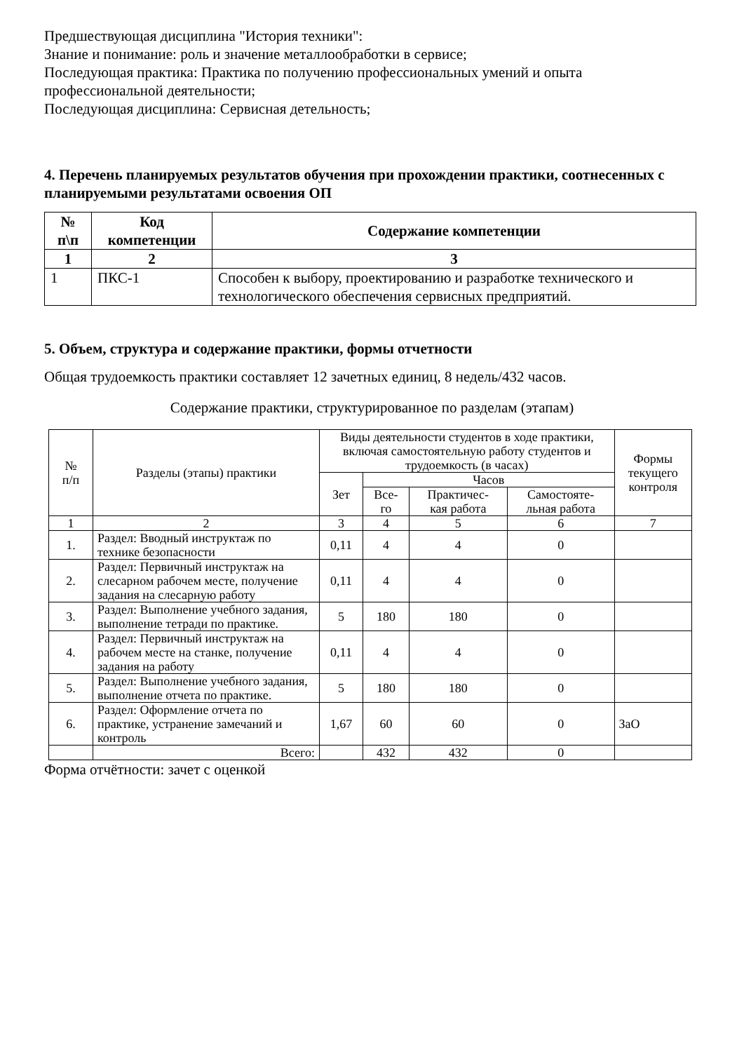Предшествующая дисциплина "История техники":
Знание и понимание: роль и значение металлообработки в сервисе;
Последующая практика: Практика по получению профессиональных умений и опыта профессиональной деятельности;
Последующая дисциплина: Сервисная детельность;
4. Перечень планируемых результатов обучения при прохождении практики, соотнесенных с планируемыми результатами освоения ОП
| № п\п | Код компетенции | Содержание компетенции |
| --- | --- | --- |
| 1 | 2 | 3 |
| 1 | ПКС-1 | Способен к выбору, проектированию и разработке технического и технологического обеспечения сервисных предприятий. |
5. Объем, структура и содержание практики, формы отчетности
Общая трудоемкость практики составляет 12 зачетных единиц, 8 недель/432 часов.
Содержание практики, структурированное по разделам (этапам)
| № п/п | Разделы (этапы) практики | Виды деятельности студентов в ходе практики, включая самостоятельную работу студентов и трудоемкость (в часах) | | | | Формы текущего контроля |
| | | Зет | Часов | | | |
| | | | Все- го | Практичес- кая работа | Самостояте- льная работа | |
| 1 | 2 | 3 | 4 | 5 | 6 | 7 |
| 1. | Раздел: Вводный инструктаж по технике безопасности | 0,11 | 4 | 4 | 0 | |
| 2. | Раздел: Первичный инструктаж на слесарном рабочем месте, получение задания на слесарную работу | 0,11 | 4 | 4 | 0 | |
| 3. | Раздел: Выполнение учебного задания, выполнение тетради по практике. | 5 | 180 | 180 | 0 | |
| 4. | Раздел: Первичный инструктаж на рабочем месте на станке, получение задания на работу | 0,11 | 4 | 4 | 0 | |
| 5. | Раздел: Выполнение учебного задания, выполнение отчета по практике. | 5 | 180 | 180 | 0 | |
| 6. | Раздел: Оформление отчета по практике, устранение замечаний и контроль | 1,67 | 60 | 60 | 0 | ЗаО |
| | Всего: | | 432 | 432 | 0 | |
Форма отчётности: зачет с оценкой